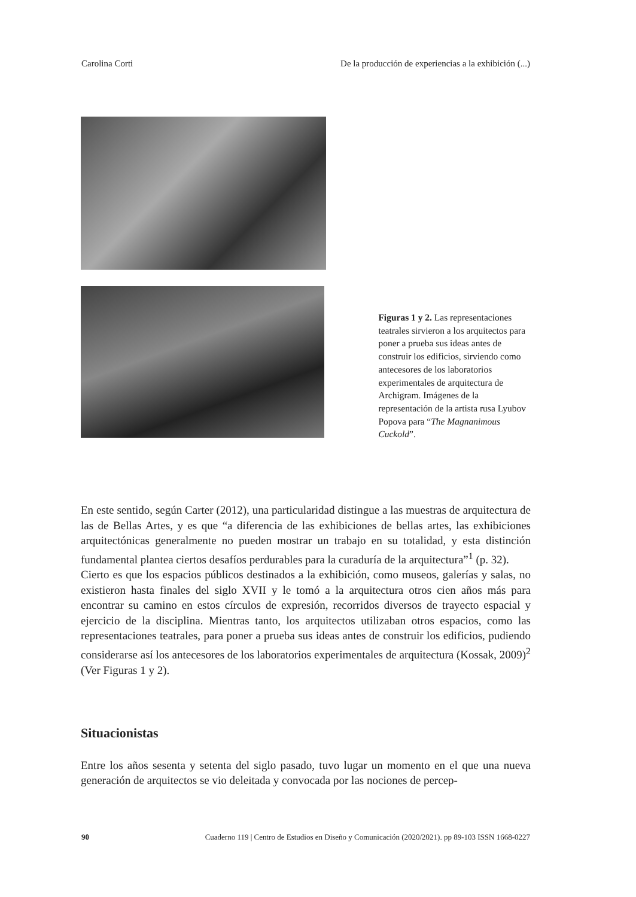Carolina Corti De la producción de experiencias a la exhibición (...)
Figuras 1 y 2. Las representaciones teatrales sirvieron a los arquitectos para poner a prueba sus ideas antes de construir los edificios, sirviendo como antecesores de los laboratorios experimentales de arquitectura de Archigram. Imágenes de la representación de la artista rusa Lyubov Popova para “The Magnanimous Cuckold”.
En este sentido, según Carter (2012), una particularidad distingue a las muestras de arquitectura de las de Bellas Artes, y es que “a diferencia de las exhibiciones de bellas artes, las exhibiciones arquitectónicas generalmente no pueden mostrar un trabajo en su totalidad, y esta distinción fundamental plantea ciertos desafíos perdurables para la curaduría de la arquitectura”<sup>1</sup> (p. 32).
Cierto es que los espacios públicos destinados a la exhibición, como museos, galerías y salas, no existieron hasta finales del siglo XVII y le tomó a la arquitectura otros cien años más para encontrar su camino en estos círculos de expresión, recorridos diversos de trayecto espacial y ejercicio de la disciplina. Mientras tanto, los arquitectos utilizaban otros espacios, como las representaciones teatrales, para poner a prueba sus ideas antes de construir los edificios, pudiendo considerarse así los antecesores de los laboratorios experimentales de arquitectura (Kossak, 2009)<sup>2</sup> (Ver Figuras 1 y 2).
Situacionistas
Entre los años sesenta y setenta del siglo pasado, tuvo lugar un momento en el que una nueva generación de arquitectos se vio deleitada y convocada por las nociones de percep-
90 Cuaderno 119 | Centro de Estudios en Diseño y Comunicación (2020/2021). pp 89-103 ISSN 1668-0227